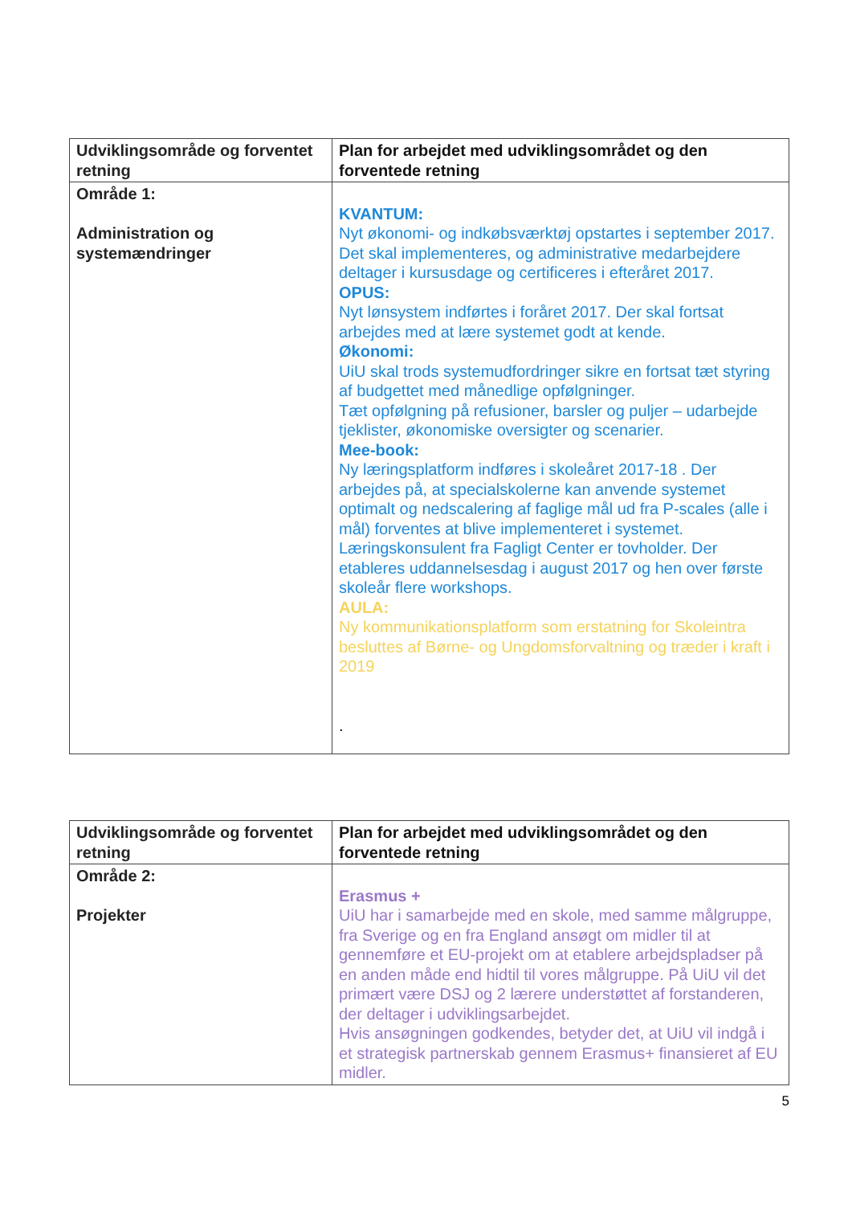| Udviklingsområde og forventet retning | Plan for arbejdet med udviklingsområdet og den forventede retning |
| --- | --- |
| Område 1: Administration og systemændringer | KVANTUM: Nyt økonomi- og indkøbsværktøj opstartes i september 2017. Det skal implementeres, og administrative medarbejdere deltager i kursusdage og certificeres i efteråret 2017. OPUS: Nyt lønsystem indførtes i foråret 2017. Der skal fortsat arbejdes med at lære systemet godt at kende. Økonomi: UiU skal trods systemudfordringer sikre en fortsat tæt styring af budgettet med månedlige opfølgninger. Tæt opfølgning på refusioner, barsler og puljer – udarbejde tjeklister, økonomiske oversigter og scenarier. Mee-book: Ny læringsplatform indføres i skoleåret 2017-18 . Der arbejdes på, at specialskolerne kan anvende systemet optimalt og nedscalering af faglige mål ud fra P-scales (alle i mål) forventes at blive implementeret i systemet. Læringskonsulent fra Fagligt Center er tovholder. Der etableres uddannelsesdag i august 2017 og hen over første skoleår flere workshops. AULA: Ny kommunikationsplatform som erstatning for Skoleintra besluttes af Børne- og Ungdomsforvaltning og træder i kraft i 2019 . |
| Udviklingsområde og forventet retning | Plan for arbejdet med udviklingsområdet og den forventede retning |
| --- | --- |
| Område 2: Projekter | Erasmus + UiU har i samarbejde med en skole, med samme målgruppe, fra Sverige og en fra England ansøgt om midler til at gennemføre et EU-projekt om at etablere arbejdspladser på en anden måde end hidtil til vores målgruppe. På UiU vil det primært være DSJ og 2 lærere understøttet af forstanderen, der deltager i udviklingsarbejdet. Hvis ansøgningen godkendes, betyder det, at UiU vil indgå i et strategisk partnerskab gennem Erasmus+ finansieret af EU midler. |
5